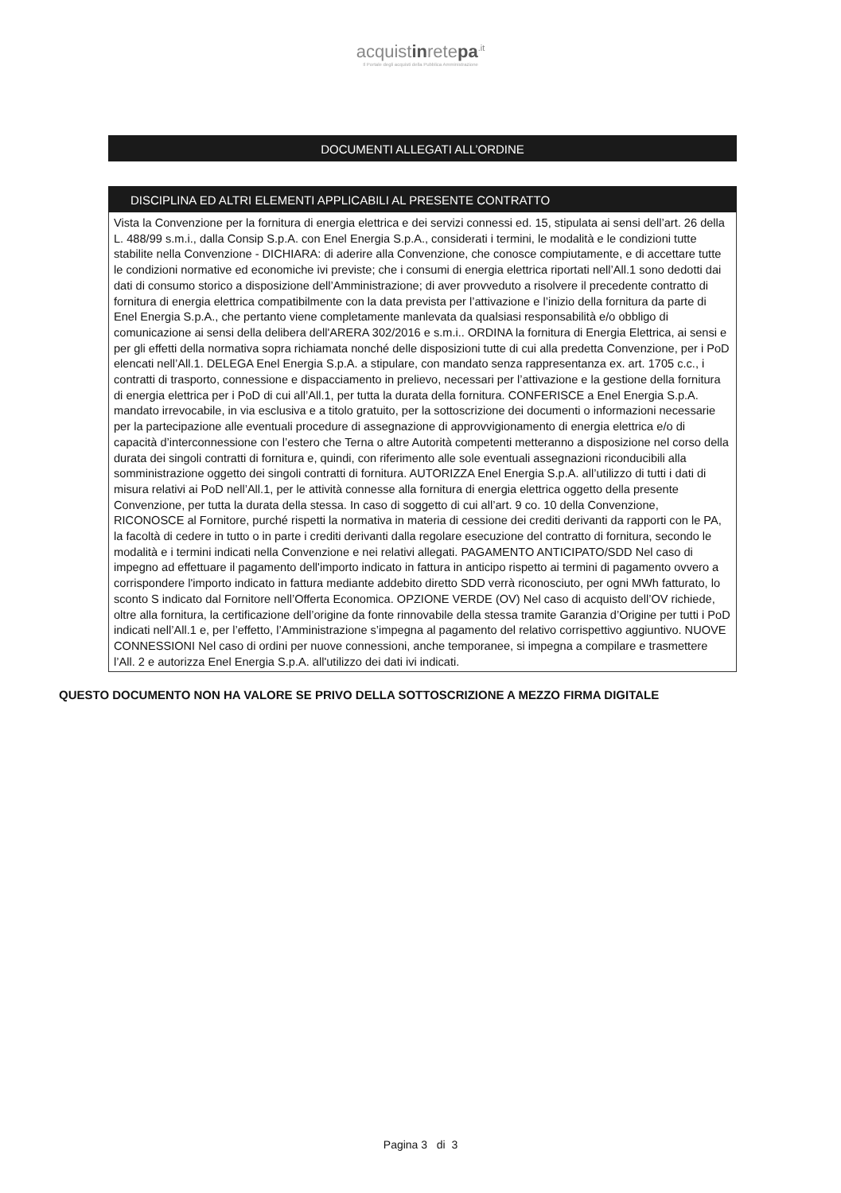acquistinretepa<sup>.it</sup>
Il Portale degli acquisti della Pubblica Amministrazione
DOCUMENTI ALLEGATI ALL’ORDINE
DISCIPLINA ED ALTRI ELEMENTI APPLICABILI AL PRESENTE CONTRATTO
Vista la Convenzione per la fornitura di energia elettrica e dei servizi connessi ed. 15, stipulata ai sensi dell’art. 26 della L. 488/99 s.m.i., dalla Consip S.p.A. con Enel Energia S.p.A., considerati i termini, le modalità e le condizioni tutte stabilite nella Convenzione - DICHIARA: di aderire alla Convenzione, che conosce compiutamente, e di accettare tutte le condizioni normative ed economiche ivi previste; che i consumi di energia elettrica riportati nell’All.1 sono dedotti dai dati di consumo storico a disposizione dell’Amministrazione; di aver provveduto a risolvere il precedente contratto di fornitura di energia elettrica compatibilmente con la data prevista per l’attivazione e l’inizio della fornitura da parte di Enel Energia S.p.A., che pertanto viene completamente manlevata da qualsiasi responsabilità e/o obbligo di comunicazione ai sensi della delibera dell'ARERA 302/2016 e s.m.i.. ORDINA la fornitura di Energia Elettrica, ai sensi e per gli effetti della normativa sopra richiamata nonché delle disposizioni tutte di cui alla predetta Convenzione, per i PoD elencati nell’All.1. DELEGA Enel Energia S.p.A. a stipulare, con mandato senza rappresentanza ex. art. 1705 c.c., i contratti di trasporto, connessione e dispacciamento in prelievo, necessari per l’attivazione e la gestione della fornitura di energia elettrica per i PoD di cui all’All.1, per tutta la durata della fornitura. CONFERISCE a Enel Energia S.p.A. mandato irrevocabile, in via esclusiva e a titolo gratuito, per la sottoscrizione dei documenti o informazioni necessarie per la partecipazione alle eventuali procedure di assegnazione di approvvigionamento di energia elettrica e/o di capacità d’interconnessione con l’estero che Terna o altre Autorità competenti metteranno a disposizione nel corso della durata dei singoli contratti di fornitura e, quindi, con riferimento alle sole eventuali assegnazioni riconducibili alla somministrazione oggetto dei singoli contratti di fornitura. AUTORIZZA Enel Energia S.p.A. all’utilizzo di tutti i dati di misura relativi ai PoD nell’All.1, per le attività connesse alla fornitura di energia elettrica oggetto della presente Convenzione, per tutta la durata della stessa. In caso di soggetto di cui all’art. 9 co. 10 della Convenzione, RICONOSCE al Fornitore, purché rispetti la normativa in materia di cessione dei crediti derivanti da rapporti con le PA, la facoltà di cedere in tutto o in parte i crediti derivanti dalla regolare esecuzione del contratto di fornitura, secondo le modalità e i termini indicati nella Convenzione e nei relativi allegati. PAGAMENTO ANTICIPATO/SDD Nel caso di impegno ad effettuare il pagamento dell'importo indicato in fattura in anticipo rispetto ai termini di pagamento ovvero a corrispondere l'importo indicato in fattura mediante addebito diretto SDD verrà riconosciuto, per ogni MWh fatturato, lo sconto S indicato dal Fornitore nell’Offerta Economica. OPZIONE VERDE (OV) Nel caso di acquisto dell’OV richiede, oltre alla fornitura, la certificazione dell’origine da fonte rinnovabile della stessa tramite Garanzia d’Origine per tutti i PoD indicati nell’All.1 e, per l’effetto, l’Amministrazione s’impegna al pagamento del relativo corrispettivo aggiuntivo. NUOVE CONNESSIONI Nel caso di ordini per nuove connessioni, anche temporanee, si impegna a compilare e trasmettere l’All. 2 e autorizza Enel Energia S.p.A. all'utilizzo dei dati ivi indicati.
QUESTO DOCUMENTO NON HA VALORE SE PRIVO DELLA SOTTOSCRIZIONE A MEZZO FIRMA DIGITALE
Pagina 3 di 3